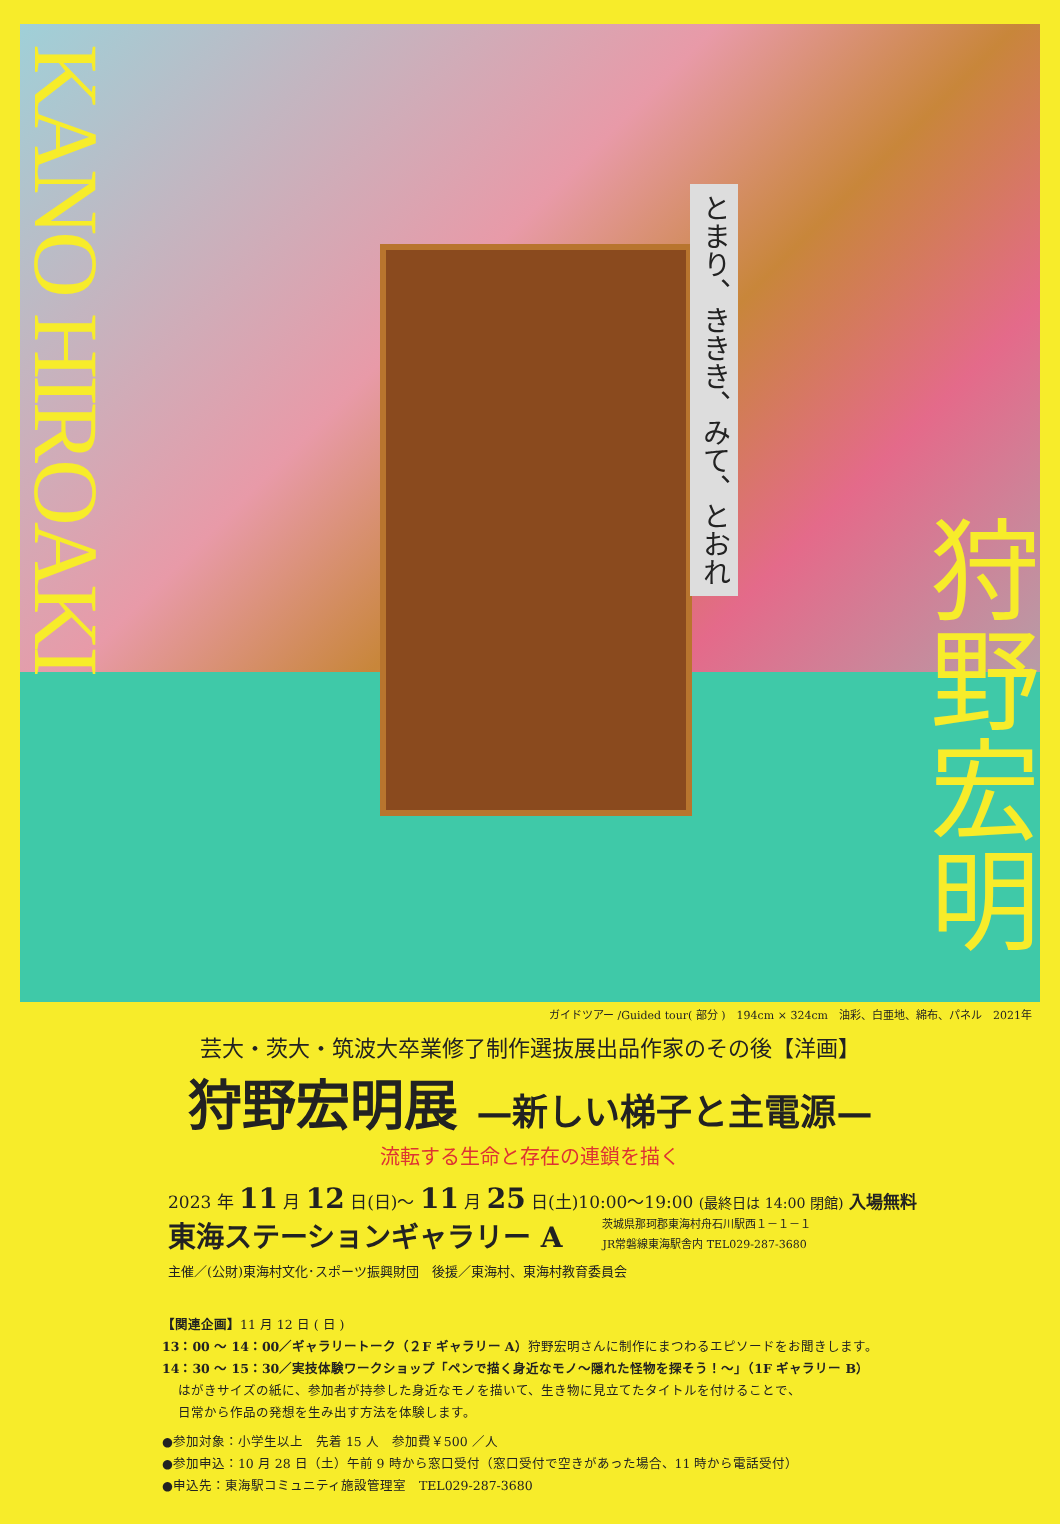KANO HIROAKI
とまり、ききき、みて、とおれ
狩野宏明
ガイドツアー /Guided tour( 部分 )　194cm × 324cm　油彩、白亜地、綿布、パネル　2021年
芸大・茨大・筑波大卒業修了制作選抜展出品作家のその後【洋画】
狩野宏明展 —新しい梯子と主電源—
流転する生命と存在の連鎖を描く
2023 年 11 月 12 日(日)～ 11 月 25 日(土)10:00～19:00 (最終日は 14:00 閉館) 入場無料
東海ステーションギャラリー A
茨城県那珂郡東海村舟石川駅西１－１－１
JR常磐線東海駅舎内 TEL029-287-3680
主催／(公財)東海村文化･スポーツ振興財団　後援／東海村、東海村教育委員会
【関連企画】11 月 12 日 ( 日 )
13：00 ～ 14：00／ギャラリートーク（２F ギャラリー A）狩野宏明さんに制作にまつわるエピソードをお聞きします。
14：30 ～ 15：30／実技体験ワークショップ「ペンで描く身近なモノ～隠れた怪物を探そう！～」（1F ギャラリー B）
はがきサイズの紙に、参加者が持参した身近なモノを描いて、生き物に見立てたタイトルを付けることで、
日常から作品の発想を生み出す方法を体験します。
●参加対象：小学生以上　先着 15 人　参加費￥500 ／人
●参加申込：10 月 28 日（土）午前 9 時から窓口受付（窓口受付で空きがあった場合、11 時から電話受付）
●申込先：東海駅コミュニティ施設管理室　TEL029-287-3680